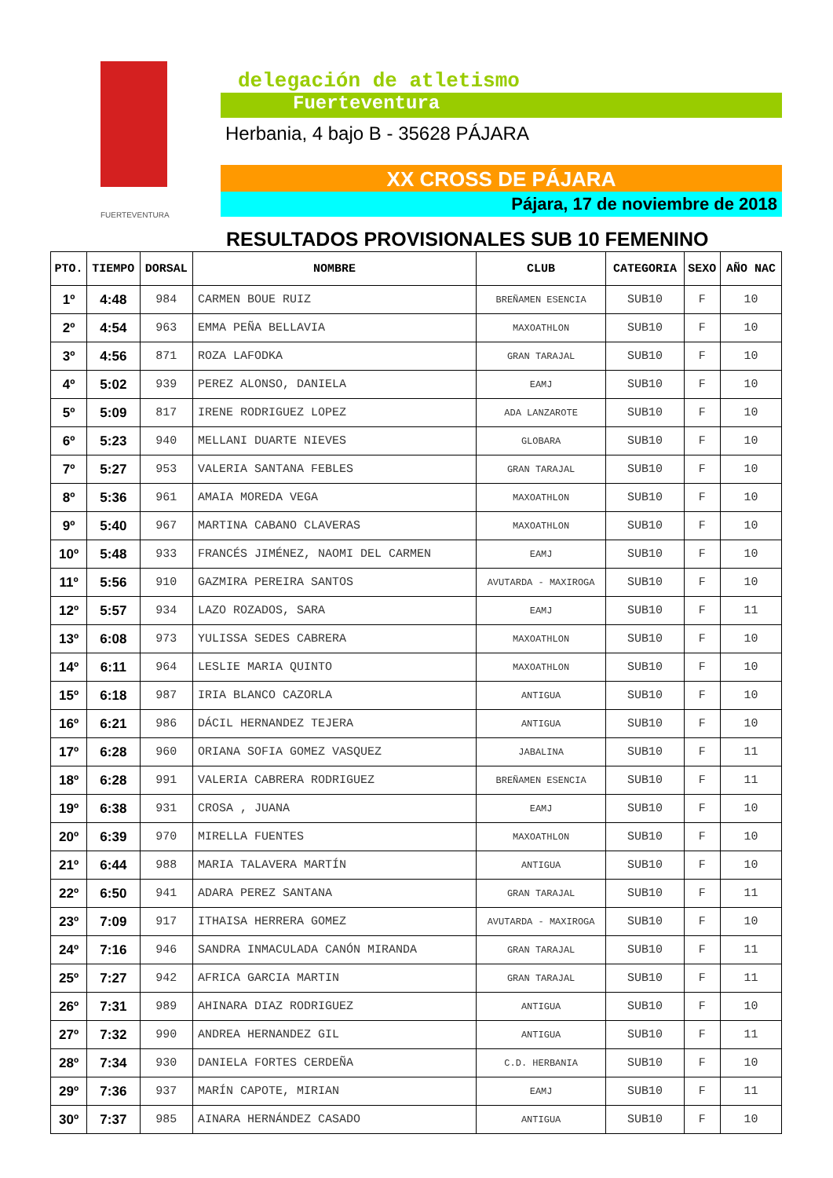FUERTEVENTURA
delegación de atletismo
Fuerteventura
Herbania, 4 bajo B - 35628 PÁJARA
XX CROSS DE PÁJARA
Pájara, 17 de noviembre de 2018
RESULTADOS PROVISIONALES SUB 10 FEMENINO
| PTO. | TIEMPO | DORSAL | NOMBRE | CLUB | CATEGORIA | SEXO | AÑO NAC |
| --- | --- | --- | --- | --- | --- | --- | --- |
| 1º | 4:48 | 984 | CARMEN BOUE RUIZ | BREÑAMEN ESENCIA | SUB10 | F | 10 |
| 2º | 4:54 | 963 | EMMA PEÑA BELLAVIA | MAXOATHLON | SUB10 | F | 10 |
| 3º | 4:56 | 871 | ROZA LAFODKA | GRAN TARAJAL | SUB10 | F | 10 |
| 4º | 5:02 | 939 | PEREZ ALONSO, DANIELA | EAMJ | SUB10 | F | 10 |
| 5º | 5:09 | 817 | IRENE RODRIGUEZ LOPEZ | ADA LANZAROTE | SUB10 | F | 10 |
| 6º | 5:23 | 940 | MELLANI DUARTE NIEVES | GLOBARA | SUB10 | F | 10 |
| 7º | 5:27 | 953 | VALERIA SANTANA FEBLES | GRAN TARAJAL | SUB10 | F | 10 |
| 8º | 5:36 | 961 | AMAIA MOREDA VEGA | MAXOATHLON | SUB10 | F | 10 |
| 9º | 5:40 | 967 | MARTINA CABANO CLAVERAS | MAXOATHLON | SUB10 | F | 10 |
| 10º | 5:48 | 933 | FRANCÉS JIMÉNEZ, NAOMI DEL CARMEN | EAMJ | SUB10 | F | 10 |
| 11º | 5:56 | 910 | GAZMIRA PEREIRA SANTOS | AVUTARDA - MAXIROGA | SUB10 | F | 10 |
| 12º | 5:57 | 934 | LAZO ROZADOS, SARA | EAMJ | SUB10 | F | 11 |
| 13º | 6:08 | 973 | YULISSA SEDES CABRERA | MAXOATHLON | SUB10 | F | 10 |
| 14º | 6:11 | 964 | LESLIE MARIA QUINTO | MAXOATHLON | SUB10 | F | 10 |
| 15º | 6:18 | 987 | IRIA BLANCO CAZORLA | ANTIGUA | SUB10 | F | 10 |
| 16º | 6:21 | 986 | DÁCIL HERNANDEZ TEJERA | ANTIGUA | SUB10 | F | 10 |
| 17º | 6:28 | 960 | ORIANA SOFIA GOMEZ VASQUEZ | JABALINA | SUB10 | F | 11 |
| 18º | 6:28 | 991 | VALERIA CABRERA RODRIGUEZ | BREÑAMEN ESENCIA | SUB10 | F | 11 |
| 19º | 6:38 | 931 | CROSA , JUANA | EAMJ | SUB10 | F | 10 |
| 20º | 6:39 | 970 | MIRELLA FUENTES | MAXOATHLON | SUB10 | F | 10 |
| 21º | 6:44 | 988 | MARIA TALAVERA MARTÍN | ANTIGUA | SUB10 | F | 10 |
| 22º | 6:50 | 941 | ADARA PEREZ SANTANA | GRAN TARAJAL | SUB10 | F | 11 |
| 23º | 7:09 | 917 | ITHAISA HERRERA GOMEZ | AVUTARDA - MAXIROGA | SUB10 | F | 10 |
| 24º | 7:16 | 946 | SANDRA INMACULADA CANÓN MIRANDA | GRAN TARAJAL | SUB10 | F | 11 |
| 25º | 7:27 | 942 | AFRICA GARCIA MARTIN | GRAN TARAJAL | SUB10 | F | 11 |
| 26º | 7:31 | 989 | AHINARA DIAZ RODRIGUEZ | ANTIGUA | SUB10 | F | 10 |
| 27º | 7:32 | 990 | ANDREA HERNANDEZ GIL | ANTIGUA | SUB10 | F | 11 |
| 28º | 7:34 | 930 | DANIELA FORTES CERDEÑA | C.D. HERBANIA | SUB10 | F | 10 |
| 29º | 7:36 | 937 | MARÍN CAPOTE, MIRIAN | EAMJ | SUB10 | F | 11 |
| 30º | 7:37 | 985 | AINARA HERNÁNDEZ CASADO | ANTIGUA | SUB10 | F | 10 |